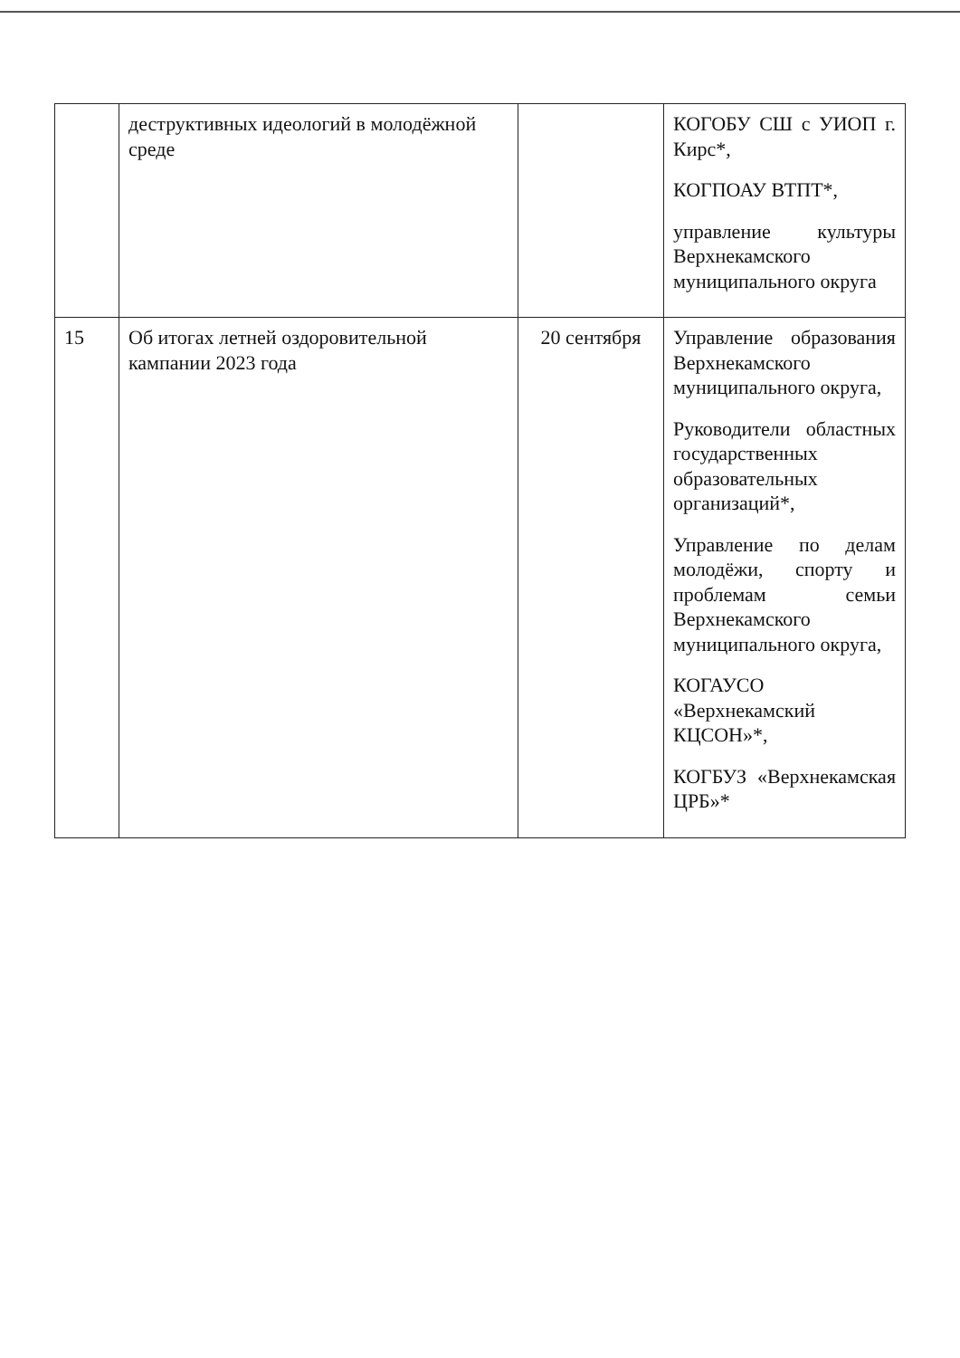| | деструктивных идеологий в молодёжной среде | | КОГОБУ СШ с УИОП г. Кирс*, КОГПОАУ ВТПТ*, управление культуры Верхнекамского муниципального округа |
| 15 | Об итогах летней оздоровительной кампании 2023 года | 20 сентября | Управление образования Верхнекамского муниципального округа, Руководители областных государственных образовательных организаций*, Управление по делам молодёжи, спорту и проблемам семьи Верхнекамского муниципального округа, КОГАУСО «Верхнекамский КЦСОН»*, КОГБУЗ «Верхнекамская ЦРБ»* |